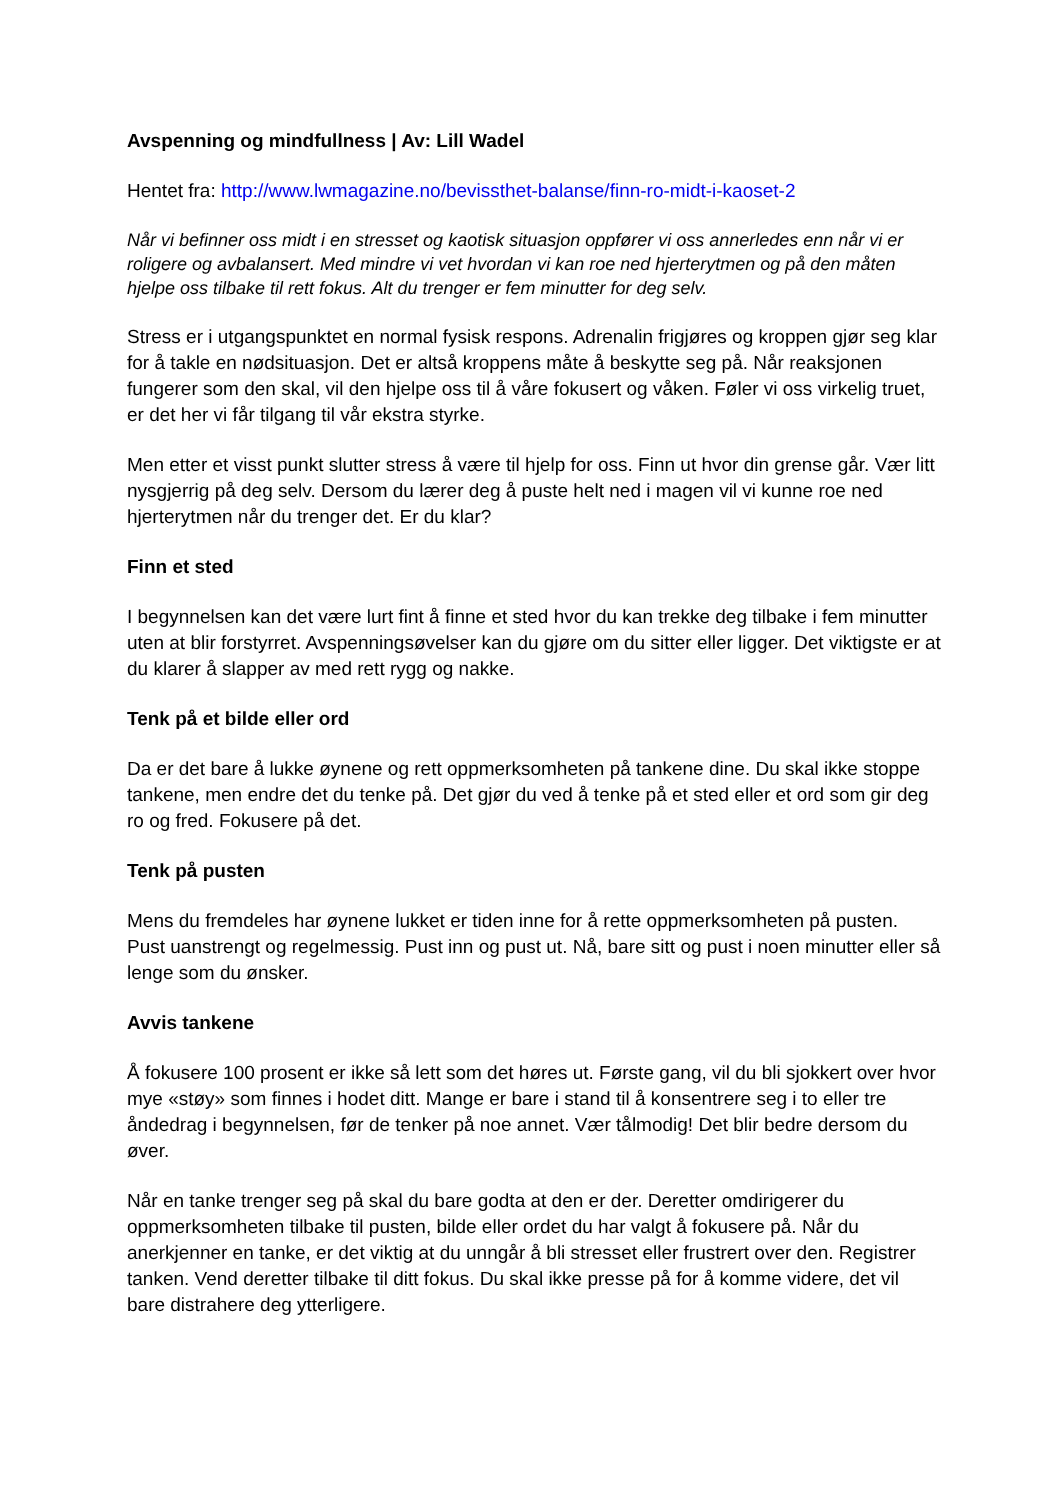Avspenning og mindfullness | Av: Lill Wadel
Hentet fra: http://www.lwmagazine.no/bevissthet-balanse/finn-ro-midt-i-kaoset-2
Når vi befinner oss midt i en stresset og kaotisk situasjon oppfører vi oss annerledes enn når vi er roligere og avbalansert. Med mindre vi vet hvordan vi kan roe ned hjerterytmen og på den måten hjelpe oss tilbake til rett fokus. Alt du trenger er fem minutter for deg selv.
Stress er i utgangspunktet en normal fysisk respons. Adrenalin frigjøres og kroppen gjør seg klar for å takle en nødsituasjon. Det er altså kroppens måte å beskytte seg på. Når reaksjonen fungerer som den skal, vil den hjelpe oss til å våre fokusert og våken. Føler vi oss virkelig truet, er det her vi får tilgang til vår ekstra styrke.
Men etter et visst punkt slutter stress å være til hjelp for oss. Finn ut hvor din grense går. Vær litt nysgjerrig på deg selv. Dersom du lærer deg å puste helt ned i magen vil vi kunne roe ned hjerterytmen når du trenger det. Er du klar?
Finn et sted
I begynnelsen kan det være lurt fint å finne et sted hvor du kan trekke deg tilbake i fem minutter uten at blir forstyrret. Avspenningsøvelser kan du gjøre om du sitter eller ligger. Det viktigste er at du klarer å slapper av med rett rygg og nakke.
Tenk på et bilde eller ord
Da er det bare å lukke øynene og rett oppmerksomheten på tankene dine. Du skal ikke stoppe tankene, men endre det du tenke på. Det gjør du ved å tenke på et sted eller et ord som gir deg ro og fred. Fokusere på det.
Tenk på pusten
Mens du fremdeles har øynene lukket er tiden inne for å rette oppmerksomheten på pusten. Pust uanstrengt og regelmessig. Pust inn og pust ut. Nå, bare sitt og pust i noen minutter eller så lenge som du ønsker.
Avvis tankene
Å fokusere 100 prosent er ikke så lett som det høres ut. Første gang, vil du bli sjokkert over hvor mye «støy» som finnes i hodet ditt. Mange er bare i stand til å konsentrere seg i to eller tre åndedrag i begynnelsen, før de tenker på noe annet. Vær tålmodig! Det blir bedre dersom du øver.
Når en tanke trenger seg på skal du bare godta at den er der. Deretter omdirigerer du oppmerksomheten tilbake til pusten, bilde eller ordet du har valgt å fokusere på. Når du anerkjenner en tanke, er det viktig at du unngår å bli stresset eller frustrert over den. Registrer tanken. Vend deretter tilbake til ditt fokus. Du skal ikke presse på for å komme videre, det vil bare distrahere deg ytterligere.